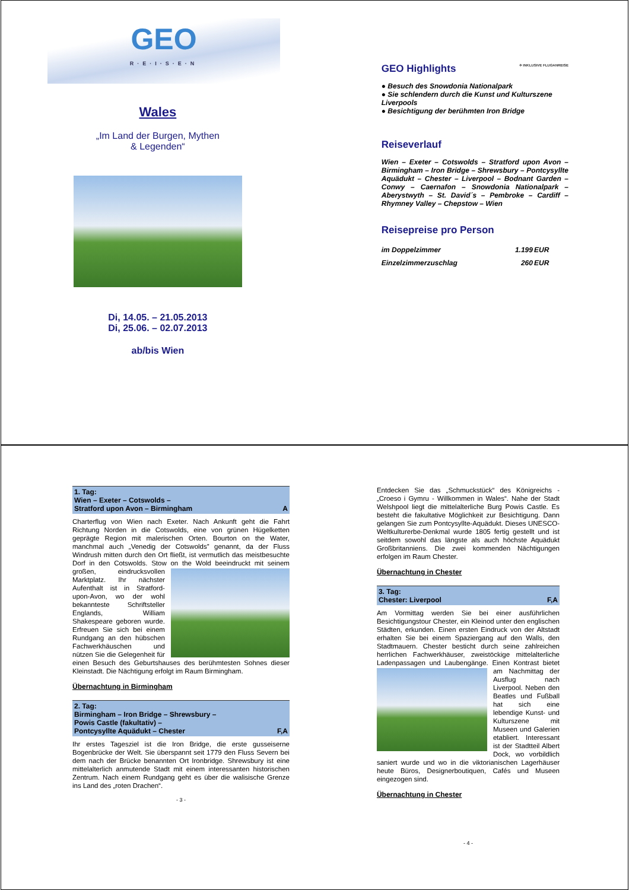GEO
R·E·I·S·E·N
Wales
„Im Land der Burgen, Mythen
& Legenden“
Di, 14.05. – 21.05.2013
Di, 25.06. – 02.07.2013
ab/bis Wien
GEO Highlights ✈ INKLUSIVE FLUGANREISE
● Besuch des Snowdonia Nationalpark
● Sie schlendern durch die Kunst und Kulturszene Liverpools
● Besichtigung der berühmten Iron Bridge
Reiseverlauf
Wien – Exeter – Cotswolds – Stratford upon Avon – Birmingham – Iron Bridge – Shrewsbury – Pontcysyllte Aquädukt – Chester – Liverpool – Bodnant Garden – Conwy – Caernafon – Snowdonia Nationalpark – Aberystwyth – St. David´s – Pembroke – Cardiff – Rhymney Valley – Chepstow – Wien
Reisepreise pro Person
| im Doppelzimmer | 1.199 | EUR |
| Einzelzimmerzuschlag | 260 | EUR |
1. Tag:
Wien – Exeter – Cotswolds –
Stratford upon Avon – Birmingham A
Charterflug von Wien nach Exeter. Nach Ankunft geht die Fahrt Richtung Norden in die Cotswolds, eine von grünen Hügelketten geprägte Region mit malerischen Orten. Bourton on the Water, manchmal auch „Venedig der Cotswolds” genannt, da der Fluss Windrush mitten durch den Ort fließt, ist vermutlich das meistbesuchte Dorf in den Cotswolds. Stow on the Wold beeindruckt mit seinem großen, eindrucksvollen Marktplatz. Ihr nächster Aufenthalt ist in Stratford-upon-Avon, wo der wohl bekannteste Schriftsteller Englands, William Shakespeare geboren wurde. Erfreuen Sie sich bei einem Rundgang an den hübschen Fachwerkhäuschen und nützen Sie die Gelegenheit für einen Besuch des Geburtshauses des berühmtesten Sohnes dieser Kleinstadt. Die Nächtigung erfolgt im Raum Birmingham.
Übernachtung in Birmingham
2. Tag:
Birmingham – Iron Bridge – Shrewsbury –
Powis Castle (fakultativ) –
Pontcysyllte Aquädukt – Chester F,A
Ihr erstes Tagesziel ist die Iron Bridge, die erste gusseiserne Bogenbrücke der Welt. Sie überspannt seit 1779 den Fluss Severn bei dem nach der Brücke benannten Ort Ironbridge. Shrewsbury ist eine mittelalterlich anmutende Stadt mit einem interessanten historischen Zentrum. Nach einem Rundgang geht es über die walisische Grenze ins Land des „roten Drachen“.
- 3 -
Entdecken Sie das „Schmuckstück“ des Königreichs - „Croeso i Gymru - Willkommen in Wales“. Nahe der Stadt Welshpool liegt die mittelalterliche Burg Powis Castle. Es besteht die fakultative Möglichkeit zur Besichtigung. Dann gelangen Sie zum Pontcysyllte-Aquädukt. Dieses UNESCO-Weltkulturerbe-Denkmal wurde 1805 fertig gestellt und ist seitdem sowohl das längste als auch höchste Aquädukt Großbritanniens. Die zwei kommenden Nächtigungen erfolgen im Raum Chester.
Übernachtung in Chester
3. Tag:
Chester: Liverpool F,A
Am Vormittag werden Sie bei einer ausführlichen Besichtigungstour Chester, ein Kleinod unter den englischen Städten, erkunden. Einen ersten Eindruck von der Altstadt erhalten Sie bei einem Spaziergang auf den Walls, den Stadtmauern. Chester besticht durch seine zahlreichen herrlichen Fachwerkhäuser, zweistöckige mittelalterliche Ladenpassagen und Laubengänge. Einen Kontrast bietet am Nachmittag der Ausflug nach Liverpool. Neben den Beatles und Fußball hat sich eine lebendige Kunst- und Kulturszene mit Museen und Galerien etabliert. Interessant ist der Stadtteil Albert Dock, wo vorbildlich saniert wurde und wo in die viktorianischen Lagerhäuser heute Büros, Designerboutiquen, Cafés und Museen eingezogen sind.
Übernachtung in Chester
- 4 -